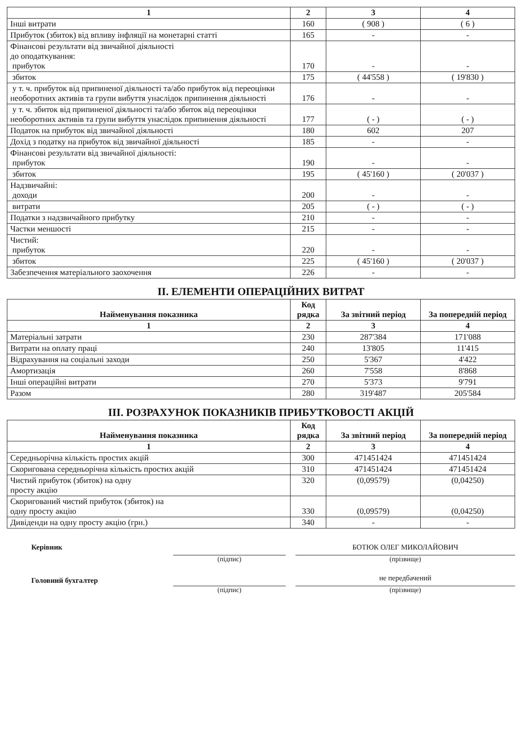| 1 | 2 | 3 | 4 |
| --- | --- | --- | --- |
| Інші витрати | 160 | ( 908 ) | ( 6 ) |
| Прибуток (збиток) від впливу інфляції на монетарні статті | 165 | - | - |
| Фінансові результати від звичайної діяльності до оподаткування: прибуток | 170 | - | - |
| збиток | 175 | ( 44'558 ) | ( 19'830 ) |
| у т. ч. прибуток від припиненої діяльності та/або прибуток від переоцінки необоротних активів та групи вибуття унаслідок припинення діяльності | 176 | - | - |
| у т. ч. збиток від припиненої діяльності та/або збиток від переоцінки необоротних активів та групи вибуття унаслідок припинення діяльності | 177 | ( - ) | ( - ) |
| Податок на прибуток від звичайної діяльності | 180 | 602 | 207 |
| Дохід з податку на прибуток від звичайної діяльності | 185 | - | - |
| Фінансові результати від звичайної діяльності: прибуток | 190 | - | - |
| збиток | 195 | ( 45'160 ) | ( 20'037 ) |
| Надзвичайні: доходи | 200 | - | - |
| витрати | 205 | ( - ) | ( - ) |
| Податки з надзвичайного прибутку | 210 | - | - |
| Частки меншості | 215 | - | - |
| Чистий: прибуток | 220 | - | - |
| збиток | 225 | ( 45'160 ) | ( 20'037 ) |
| Забезпечення матеріального заохочення | 226 | - | - |
II. ЕЛЕМЕНТИ ОПЕРАЦІЙНИХ ВИТРАТ
| Найменування показника | Код рядка | За звітний період | За попередній період |
| --- | --- | --- | --- |
| 1 | 2 | 3 | 4 |
| Матеріальні затрати | 230 | 287'384 | 171'088 |
| Витрати на оплату праці | 240 | 13'805 | 11'415 |
| Відрахування на соціальні заходи | 250 | 5'367 | 4'422 |
| Амортизація | 260 | 7'558 | 8'868 |
| Інші операційні витрати | 270 | 5'373 | 9'791 |
| Разом | 280 | 319'487 | 205'584 |
III. РОЗРАХУНОК ПОКАЗНИКІВ ПРИБУТКОВОСТІ АКЦІЙ
| Найменування показника | Код рядка | За звітний період | За попередній період |
| --- | --- | --- | --- |
| 1 | 2 | 3 | 4 |
| Середньорічна кількість простих акцій | 300 | 471451424 | 471451424 |
| Скоригована середньорічна кількість простих акцій | 310 | 471451424 | 471451424 |
| Чистий прибуток (збиток) на одну просту акцію | 320 | (0,09579) | (0,04250) |
| Скоригований чистий прибуток (збиток) на одну просту акцію | 330 | (0,09579) | (0,04250) |
| Дивіденди на одну просту акцію (грн.) | 340 | - | - |
Керівник
Головний бухгалтер
(підпис)
(підпис)
БОТЮК ОЛЕГ МИКОЛАЙОВИЧ
(прізвище)
не передбачений
(прізвище)